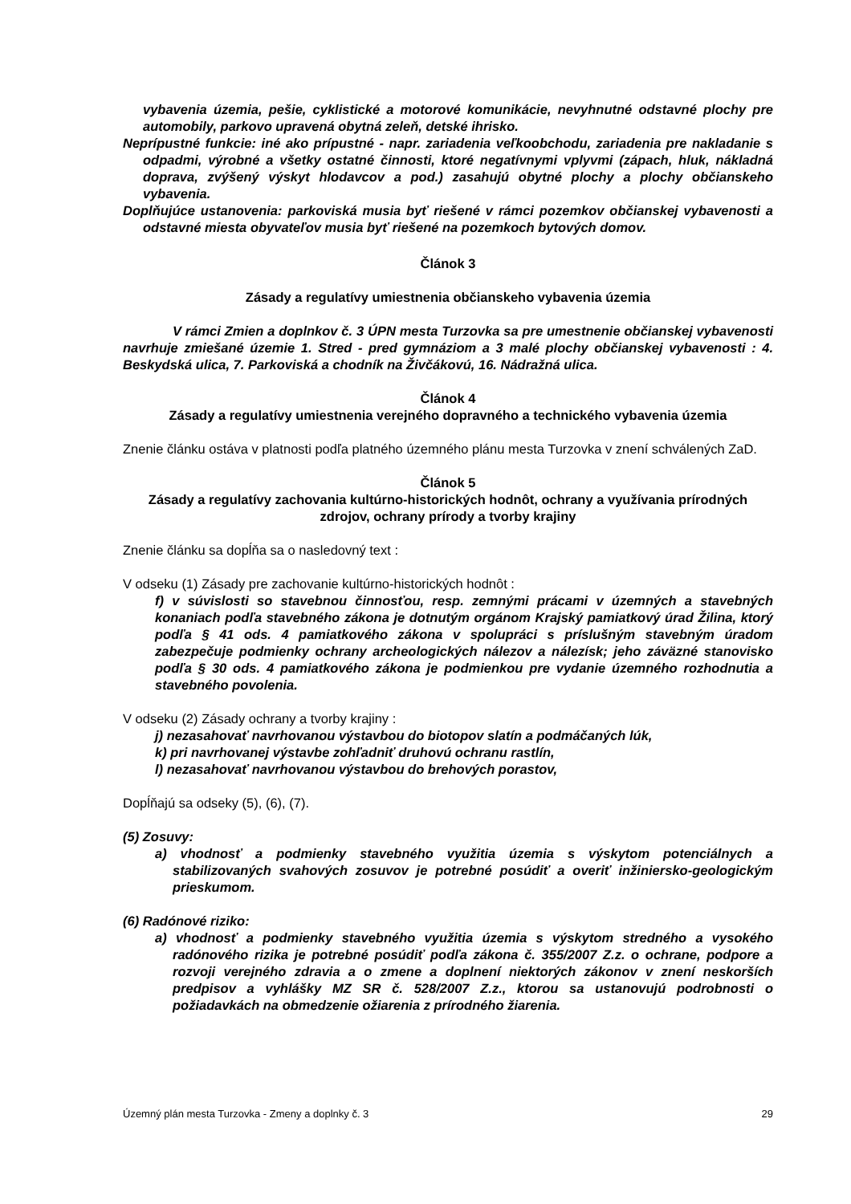vybavenia územia, pešie, cyklistické a motorové komunikácie, nevyhnutné odstavné plochy pre automobily, parkovo upravená obytná zeleň, detské ihrisko.
Neprípustné funkcie: iné ako prípustné - napr. zariadenia veľkoobchodu, zariadenia pre nakladanie s odpadmi, výrobné a všetky ostatné činnosti, ktoré negatívnymi vplyvmi (zápach, hluk, nákladná doprava, zvýšený výskyt hlodavcov a pod.) zasahujú obytné plochy a plochy občianskeho vybavenia.
Doplňujúce ustanovenia: parkoviská musia byť riešené v rámci pozemkov občianskej vybavenosti a odstavné miesta obyvateľov musia byť riešené na pozemkoch bytových domov.
Článok 3
Zásady a regulatívy umiestnenia občianskeho vybavenia územia
V rámci Zmien a doplnkov č. 3 ÚPN mesta Turzovka sa pre umestnenie občianskej vybavenosti navrhuje zmiešané územie 1. Stred - pred gymnáziom a 3 malé plochy občianskej vybavenosti : 4. Beskydská ulica, 7. Parkoviská a chodník na Živčákovú, 16. Nádražná ulica.
Článok 4
Zásady a regulatívy umiestnenia verejného dopravného a technického vybavenia územia
Znenie článku ostáva v platnosti podľa platného územného plánu mesta Turzovka v znení schválených ZaD.
Článok 5
Zásady a regulatívy zachovania kultúrno-historických hodnôt, ochrany a využívania prírodných zdrojov, ochrany prírody a tvorby krajiny
Znenie článku sa dopĺňa sa o nasledovný text :
V odseku (1) Zásady pre zachovanie kultúrno-historických hodnôt :
f) v súvislosti so stavebnou činnosťou, resp. zemnými prácami v územných a stavebných konaniach podľa stavebného zákona je dotnutým orgánom Krajský pamiatkový úrad Žilina, ktorý podľa § 41 ods. 4 pamiatkového zákona v spolupráci s príslušným stavebným úradom zabezpečuje podmienky ochrany archeologických nálezov a nálezísk; jeho záväzné stanovisko podľa § 30 ods. 4 pamiatkového zákona je podmienkou pre vydanie územného rozhodnutia a stavebného povolenia.
V odseku (2) Zásady ochrany a tvorby krajiny :
j) nezasahovať navrhovanou výstavbou do biotopov slatín a podmáčaných lúk,
k) pri navrhovanej výstavbe zohľadniť druhovú ochranu rastlín,
l) nezasahovať navrhovanou výstavbou do brehových porastov,
Dopĺňajú sa odseky (5), (6), (7).
(5) Zosuvy:
a) vhodnosť a podmienky stavebného využitia územia s výskytom potenciálnych a stabilizovaných svahových zosuvov je potrebné posúdiť a overiť inžiniersko-geologickým prieskumom.
(6) Radónové riziko:
a) vhodnosť a podmienky stavebného využitia územia s výskytom stredného a vysokého radónového rizika je potrebné posúdiť podľa zákona č. 355/2007 Z.z. o ochrane, podpore a rozvoji verejného zdravia a o zmene a doplnení niektorých zákonov v znení neskorších predpisov a vyhlášky MZ SR č. 528/2007 Z.z., ktorou sa ustanovujú podrobnosti o požiadavkách na obmedzenie ožiarenia z prírodného žiarenia.
Územný plán mesta Turzovka - Zmeny a doplnky č. 3 29